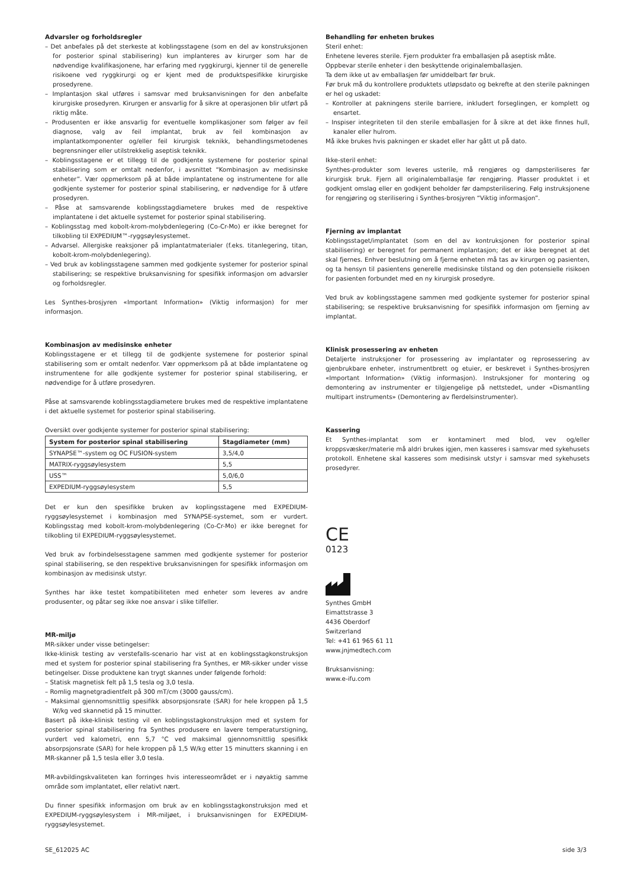Advarsler og forholdsregler
– Det anbefales på det sterkeste at koblingsstagene (som en del av konstruksjonen for posterior spinal stabilisering) kun implanteres av kirurger som har de nødvendige kvalifikasjonene, har erfaring med ryggkirurgi, kjenner til de generelle risikoene ved ryggkirurgi og er kjent med de produktspesifikke kirurgiske prosedyrene.
– Implantasjon skal utføres i samsvar med bruksanvisningen for den anbefalte kirurgiske prosedyren. Kirurgen er ansvarlig for å sikre at operasjonen blir utført på riktig måte.
– Produsenten er ikke ansvarlig for eventuelle komplikasjoner som følger av feil diagnose, valg av feil implantat, bruk av feil kombinasjon av implantatkomponenter og/eller feil kirurgisk teknikk, behandlingsmetodenes begrensninger eller utilstrekkelig aseptisk teknikk.
– Koblingsstagene er et tillegg til de godkjente systemene for posterior spinal stabilisering som er omtalt nedenfor, i avsnittet “Kombinasjon av medisinske enheter”. Vær oppmerksom på at både implantatene og instrumentene for alle godkjente systemer for posterior spinal stabilisering, er nødvendige for å utføre prosedyren.
– Påse at samsvarende koblingsstagdiametere brukes med de respektive implantatene i det aktuelle systemet for posterior spinal stabilisering.
– Koblingsstag med kobolt-krom-molybdenlegering (Co-Cr-Mo) er ikke beregnet for tilkobling til EXPEDIUM™-ryggsøylesystemet.
– Advarsel. Allergiske reaksjoner på implantatmaterialer (f.eks. titanlegering, titan, kobolt-krom-molybdenlegering).
– Ved bruk av koblingsstagene sammen med godkjente systemer for posterior spinal stabilisering; se respektive bruksanvisning for spesifikk informasjon om advarsler og forholdsregler.
Les Synthes-brosjyren «Important Information» (Viktig informasjon) for mer informasjon.
Kombinasjon av medisinske enheter
Koblingsstagene er et tillegg til de godkjente systemene for posterior spinal stabilisering som er omtalt nedenfor. Vær oppmerksom på at både implantatene og instrumentene for alle godkjente systemer for posterior spinal stabilisering, er nødvendige for å utføre prosedyren.
Påse at samsvarende koblingsstagdiametere brukes med de respektive implantatene i det aktuelle systemet for posterior spinal stabilisering.
Oversikt over godkjente systemer for posterior spinal stabilisering:
| System for posterior spinal stabilisering | Stagdiameter (mm) |
| --- | --- |
| SYNAPSE™-system og OC FUSION-system | 3,5/4,0 |
| MATRIX-ryggsøylesystem | 5,5 |
| USS™ | 5,0/6,0 |
| EXPEDIUM-ryggsøylesystem | 5,5 |
Det er kun den spesifikke bruken av koplingsstagene med EXPEDIUM-ryggsøylesystemet i kombinasjon med SYNAPSE-systemet, som er vurdert. Koblingsstag med kobolt-krom-molybdenlegering (Co-Cr-Mo) er ikke beregnet for tilkobling til EXPEDIUM-ryggsøylesystemet.
Ved bruk av forbindelsesstagene sammen med godkjente systemer for posterior spinal stabilisering, se den respektive bruksanvisningen for spesifikk informasjon om kombinasjon av medisinsk utstyr.
Synthes har ikke testet kompatibiliteten med enheter som leveres av andre produsenter, og påtar seg ikke noe ansvar i slike tilfeller.
MR-miljø
MR-sikker under visse betingelser:
Ikke-klinisk testing av verstefalls-scenario har vist at en koblingsstagkonstruksjon med et system for posterior spinal stabilisering fra Synthes, er MR-sikker under visse betingelser. Disse produktene kan trygt skannes under følgende forhold:
– Statisk magnetisk felt på 1,5 tesla og 3,0 tesla.
– Romlig magnetgradientfelt på 300 mT/cm (3000 gauss/cm).
– Maksimal gjennomsnittlig spesifikk absorpsjonsrate (SAR) for hele kroppen på 1,5 W/kg ved skannetid på 15 minutter.
Basert på ikke-klinisk testing vil en koblingsstagkonstruksjon med et system for posterior spinal stabilisering fra Synthes produsere en lavere temperaturstigning, vurdert ved kalometri, enn 5,7 °C ved maksimal gjennomsnittlig spesifikk absorpsjonsrate (SAR) for hele kroppen på 1,5 W/kg etter 15 minutters skanning i en MR-skanner på 1,5 tesla eller 3,0 tesla.
MR-avbildingskvaliteten kan forringes hvis interesseområdet er i nøyaktig samme område som implantatet, eller relativt nært.
Du finner spesifikk informasjon om bruk av en koblingsstagkonstruksjon med et EXPEDIUM-ryggsøylesystem i MR-miljøet, i bruksanvisningen for EXPEDIUM-ryggsøylesystemet.
Behandling før enheten brukes
Steril enhet:
Enhetene leveres sterile. Fjern produkter fra emballasjen på aseptisk måte.
Oppbevar sterile enheter i den beskyttende originalemballasjen.
Ta dem ikke ut av emballasjen før umiddelbart før bruk.
Før bruk må du kontrollere produktets utløpsdato og bekrefte at den sterile pakningen er hel og uskadet:
– Kontroller at pakningens sterile barriere, inkludert forseglingen, er komplett og ensartet.
– Inspiser integriteten til den sterile emballasjen for å sikre at det ikke finnes hull, kanaler eller hulrom.
Må ikke brukes hvis pakningen er skadet eller har gått ut på dato.
Ikke-steril enhet:
Synthes-produkter som leveres usterile, må rengjøres og dampsteriliseres før kirurgisk bruk. Fjern all originalemballasje før rengjøring. Plasser produktet i et godkjent omslag eller en godkjent beholder før dampsterilisering. Følg instruksjonene for rengjøring og sterilisering i Synthes-brosjyren “Viktig informasjon”.
Fjerning av implantat
Koblingsstaget/implantatet (som en del av kontruksjonen for posterior spinal stabilisering) er beregnet for permanent implantasjon; det er ikke beregnet at det skal fjernes. Enhver beslutning om å fjerne enheten må tas av kirurgen og pasienten, og ta hensyn til pasientens generelle medisinske tilstand og den potensielle risikoen for pasienten forbundet med en ny kirurgisk prosedyre.
Ved bruk av koblingsstagene sammen med godkjente systemer for posterior spinal stabilisering; se respektive bruksanvisning for spesifikk informasjon om fjerning av implantat.
Klinisk prosessering av enheten
Detaljerte instruksjoner for prosessering av implantater og reprosessering av gjenbrukbare enheter, instrumentbrett og etuier, er beskrevet i Synthes-brosjyren «Important Information» (Viktig informasjon). Instruksjoner for montering og demontering av instrumenter er tilgjengelige på nettstedet, under «Dismantling multipart instruments» (Demontering av flerdelsinstrumenter).
Kassering
Et Synthes-implantat som er kontaminert med blod, vev og/eller kroppsvæsker/materie må aldri brukes igjen, men kasseres i samsvar med sykehusets protokoll. Enhetene skal kasseres som medisinsk utstyr i samsvar med sykehusets prosedyrer.
CE
0123
Synthes GmbH
Eimattstrasse 3
4436 Oberdorf
Switzerland
Tel: +41 61 965 61 11
www.jnjmedtech.com
Bruksanvisning:
www.e-ifu.com
SE_612025 AC side 3/3